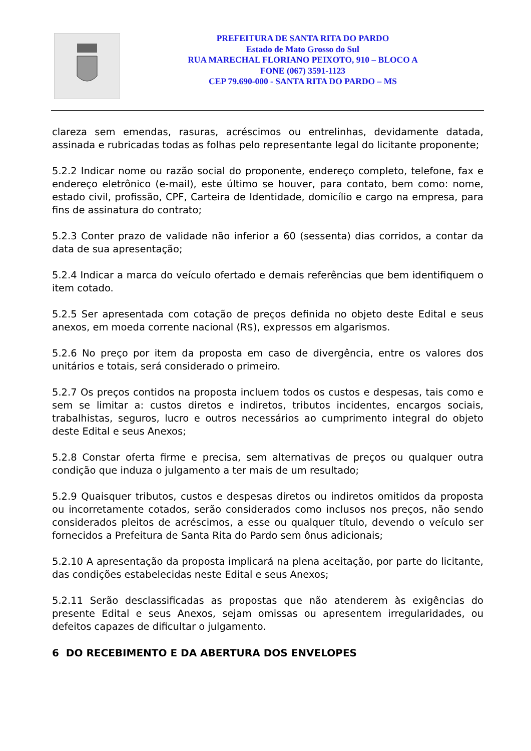PREFEITURA DE SANTA RITA DO PARDO
Estado de Mato Grosso do Sul
RUA MARECHAL FLORIANO PEIXOTO, 910 – BLOCO A
FONE (067) 3591-1123
CEP 79.690-000 - SANTA RITA DO PARDO – MS
clareza sem emendas, rasuras, acréscimos ou entrelinhas, devidamente datada, assinada e rubricadas todas as folhas pelo representante legal do licitante proponente;
5.2.2 Indicar nome ou razão social do proponente, endereço completo, telefone, fax e endereço eletrônico (e-mail), este último se houver, para contato, bem como: nome, estado civil, profissão, CPF, Carteira de Identidade, domicílio e cargo na empresa, para fins de assinatura do contrato;
5.2.3 Conter prazo de validade não inferior a 60 (sessenta) dias corridos, a contar da data de sua apresentação;
5.2.4 Indicar a marca do veículo ofertado e demais referências que bem identifiquem o item cotado.
5.2.5 Ser apresentada com cotação de preços definida no objeto deste Edital e seus anexos, em moeda corrente nacional (R$), expressos em algarismos.
5.2.6 No preço por item da proposta em caso de divergência, entre os valores dos unitários e totais, será considerado o primeiro.
5.2.7 Os preços contidos na proposta incluem todos os custos e despesas, tais como e sem se limitar a: custos diretos e indiretos, tributos incidentes, encargos sociais, trabalhistas, seguros, lucro e outros necessários ao cumprimento integral do objeto deste Edital e seus Anexos;
5.2.8 Constar oferta firme e precisa, sem alternativas de preços ou qualquer outra condição que induza o julgamento a ter mais de um resultado;
5.2.9 Quaisquer tributos, custos e despesas diretos ou indiretos omitidos da proposta ou incorretamente cotados, serão considerados como inclusos nos preços, não sendo considerados pleitos de acréscimos, a esse ou qualquer título, devendo o veículo ser fornecidos a Prefeitura de Santa Rita do Pardo sem ônus adicionais;
5.2.10 A apresentação da proposta implicará na plena aceitação, por parte do licitante, das condições estabelecidas neste Edital e seus Anexos;
5.2.11 Serão desclassificadas as propostas que não atenderem às exigências do presente Edital e seus Anexos, sejam omissas ou apresentem irregularidades, ou defeitos capazes de dificultar o julgamento.
6 DO RECEBIMENTO E DA ABERTURA DOS ENVELOPES